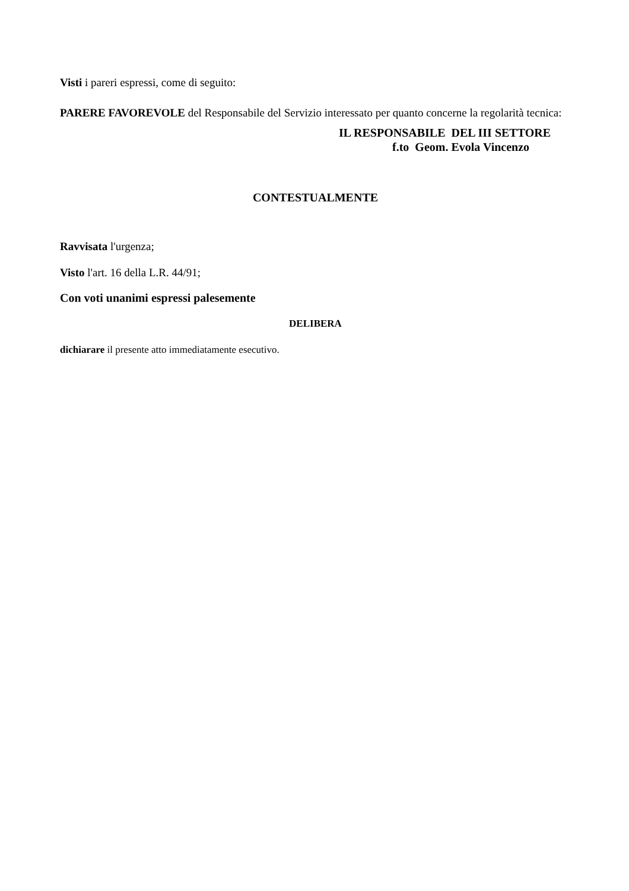Visti i pareri espressi, come di seguito:
PARERE FAVOREVOLE del Responsabile del Servizio interessato per quanto concerne la regolarità tecnica:
IL RESPONSABILE DEL III SETTORE
f.to Geom. Evola Vincenzo
CONTESTUALMENTE
Ravvisata l'urgenza;
Visto l'art. 16 della L.R. 44/91;
Con voti unanimi espressi palesemente
DELIBERA
dichiarare il presente atto immediatamente esecutivo.